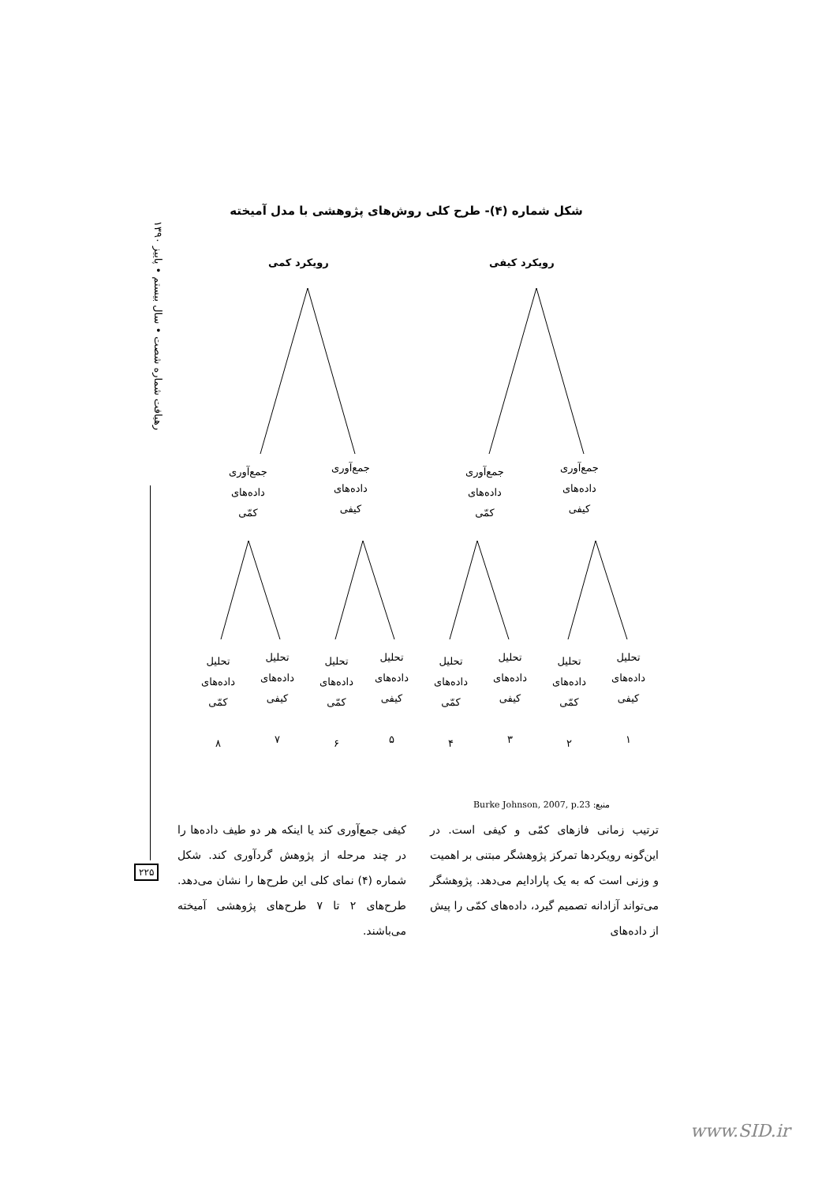رهیافت شماره شصت • سال بیستم • پاییز ۱۳۹۰
شکل شماره (۴)- طرح کلی روش‌های پژوهشی با مدل آمیخته
رویکرد کمی رویکرد کیفی
جمع‌آوری
داده‌های
کمّی
جمع‌آوری
داده‌های
کیفی
جمع‌آوری
داده‌های
کمّی
جمع‌آوری
داده‌های
کیفی
تحلیل
داده‌های
کمّی
۸
تحلیل
داده‌های
کیفی
۷
تحلیل
داده‌های
کمّی
۶
تحلیل
داده‌های
کیفی
۵
تحلیل
داده‌های
کمّی
۴
تحلیل
داده‌های
کیفی
۳
تحلیل
داده‌های
کمّی
۲
تحلیل
داده‌های
کیفی
۱
منبع: Burke Johnson, 2007, p.23
ترتیب زمانی فازهای کمّی و کیفی است. در این‌گونه رویکردها تمرکز پژوهشگر مبتنی بر اهمیت و وزنی است که به یک پارادایم می‌دهد. پژوهشگر می‌تواند آزادانه تصمیم گیرد، داده‌های کمّی را پیش از داده‌های
کیفی جمع‌آوری کند یا اینکه هر دو طیف داده‌ها را در چند مرحله از پژوهش گردآوری کند. شکل شماره (۴) نمای کلی این طرح‌ها را نشان می‌دهد. طرح‌های ۲ تا ۷ طرح‌های پژوهشی آمیخته می‌باشند.
۲۲۵
www.SID.ir